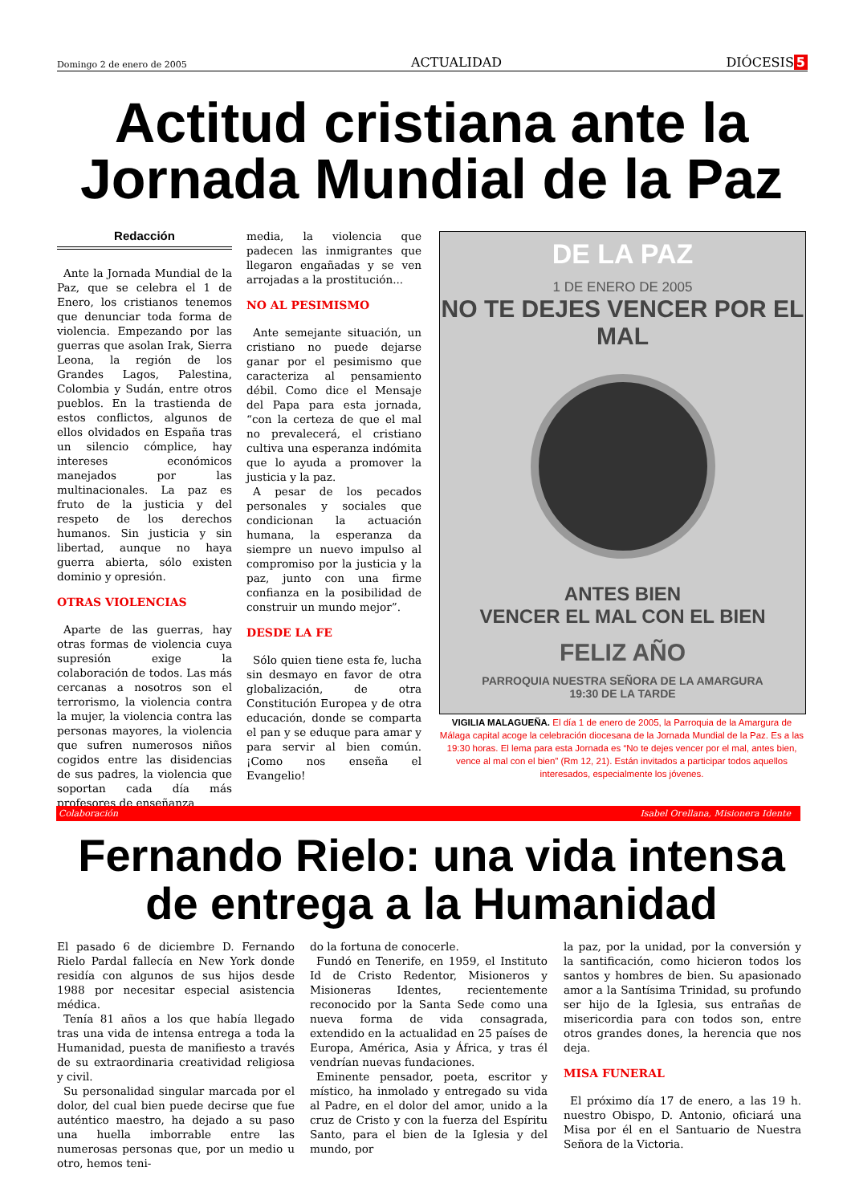Domingo 2 de enero de 2005 ACTUALIDAD DIÓCESIS 5
Actitud cristiana ante la Jornada Mundial de la Paz
Redacción
Ante la Jornada Mundial de la Paz, que se celebra el 1 de Enero, los cristianos tenemos que denunciar toda forma de violencia. Empezando por las guerras que asolan Irak, Sierra Leona, la región de los Grandes Lagos, Palestina, Colombia y Sudán, entre otros pueblos. En la trastienda de estos conflictos, algunos de ellos olvidados en España tras un silencio cómplice, hay intereses económicos manejados por las multinacionales. La paz es fruto de la justicia y del respeto de los derechos humanos. Sin justicia y sin libertad, aunque no haya guerra abierta, sólo existen dominio y opresión.
OTRAS VIOLENCIAS
Aparte de las guerras, hay otras formas de violencia cuya supresión exige la colaboración de todos. Las más cercanas a nosotros son el terrorismo, la violencia contra la mujer, la violencia contra las personas mayores, la violencia que sufren numerosos niños cogidos entre las disidencias de sus padres, la violencia que soportan cada día más profesores de enseñanza
media, la violencia que padecen las inmigrantes que llegaron engañadas y se ven arrojadas a la prostitución...
NO AL PESIMISMO
Ante semejante situación, un cristiano no puede dejarse ganar por el pesimismo que caracteriza al pensamiento débil. Como dice el Mensaje del Papa para esta jornada, “con la certeza de que el mal no prevalecerá, el cristiano cultiva una esperanza indómita que lo ayuda a promover la justicia y la paz.
A pesar de los pecados personales y sociales que condicionan la actuación humana, la esperanza da siempre un nuevo impulso al compromiso por la justicia y la paz, junto con una firme confianza en la posibilidad de construir un mundo mejor”.
DESDE LA FE
Sólo quien tiene esta fe, lucha sin desmayo en favor de otra globalización, de otra Constitución Europea y de otra educación, donde se comparta el pan y se eduque para amar y para servir al bien común. ¡Como nos enseña el Evangelio!
DE LA PAZ
1 DE ENERO DE 2005
NO TE DEJES VENCER POR EL MAL
ANTES BIEN
VENCER EL MAL CON EL BIEN
FELIZ AÑO
PARROQUIA NUESTRA SEÑORA DE LA AMARGURA
19:30 DE LA TARDE
VIGILIA MALAGUEÑA. El día 1 de enero de 2005, la Parroquia de la Amargura de Málaga capital acoge la celebración diocesana de la Jornada Mundial de la Paz. Es a las 19:30 horas. El lema para esta Jornada es “No te dejes vencer por el mal, antes bien, vence al mal con el bien” (Rm 12, 21). Están invitados a participar todos aquellos interesados, especialmente los jóvenes.
Colaboración Isabel Orellana, Misionera Idente
Fernando Rielo: una vida intensa de entrega a la Humanidad
El pasado 6 de diciembre D. Fernando Rielo Pardal fallecía en New York donde residía con algunos de sus hijos desde 1988 por necesitar especial asistencia médica.
Tenía 81 años a los que había llegado tras una vida de intensa entrega a toda la Humanidad, puesta de manifiesto a través de su extraordinaria creatividad religiosa y civil.
Su personalidad singular marcada por el dolor, del cual bien puede decirse que fue auténtico maestro, ha dejado a su paso una huella imborrable entre las numerosas personas que, por un medio u otro, hemos teni-
do la fortuna de conocerle.
Fundó en Tenerife, en 1959, el Instituto Id de Cristo Redentor, Misioneros y Misioneras Identes, recientemente reconocido por la Santa Sede como una nueva forma de vida consagrada, extendido en la actualidad en 25 países de Europa, América, Asia y África, y tras él vendrían nuevas fundaciones.
Eminente pensador, poeta, escritor y místico, ha inmolado y entregado su vida al Padre, en el dolor del amor, unido a la cruz de Cristo y con la fuerza del Espíritu Santo, para el bien de la Iglesia y del mundo, por
la paz, por la unidad, por la conversión y la santificación, como hicieron todos los santos y hombres de bien. Su apasionado amor a la Santísima Trinidad, su profundo ser hijo de la Iglesia, sus entrañas de misericordia para con todos son, entre otros grandes dones, la herencia que nos deja.
MISA FUNERAL
El próximo día 17 de enero, a las 19 h. nuestro Obispo, D. Antonio, oficiará una Misa por él en el Santuario de Nuestra Señora de la Victoria.